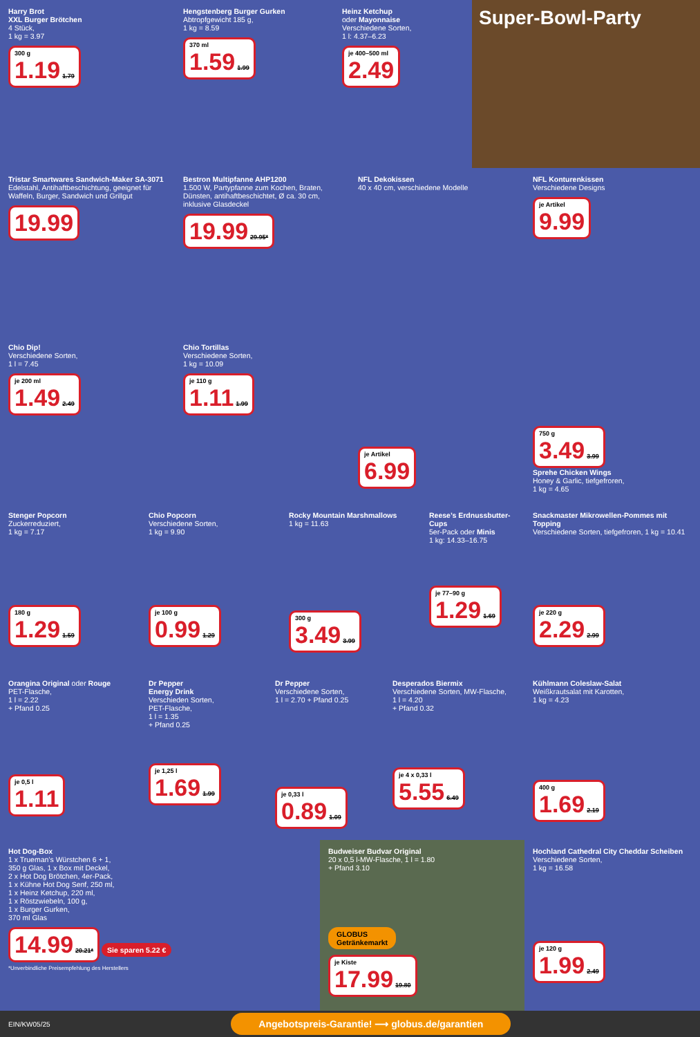Harry Brot
XXL Burger Brötchen
4 Stück,
1 kg = 3.97
300 g 1.19 1.79
Hengstenberg Burger Gurken
Abtropfgewicht 185 g,
1 kg = 8.59
370 ml 1.59 1.99
Heinz Ketchup
oder Mayonnaise
Verschiedene Sorten,
1 l: 4.37–6.23
je 400–500 ml 2.49
Super-Bowl-Party
Tristar Smartwares Sandwich-Maker SA-3071
Edelstahl, Antihaftbeschichtung, geeignet für Waffeln, Burger, Sandwich und Grillgut
19.99
Bestron Multipfanne AHP1200
1.500 W, Partypfanne zum Kochen, Braten, Dünsten, antihaftbeschichtet, Ø ca. 30 cm, inklusive Glasdeckel
19.99 29.95*
NFL Dekokissen
40 x 40 cm, verschiedene Modelle
NFL Konturenkissen
Verschiedene Designs
je Artikel 9.99
Chio Dip!
Verschiedene Sorten,
1 l = 7.45
je 200 ml 1.49 2.49
Chio Tortillas
Verschiedene Sorten,
1 kg = 10.09
je 110 g 1.11 1.99
je Artikel 6.99
750 g 3.49 3.99
Sprehe Chicken Wings
Honey & Garlic, tiefgefroren,
1 kg = 4.65
Stenger Popcorn
Zuckerreduziert,
1 kg = 7.17
180 g 1.29 1.59
Chio Popcorn
Verschiedene Sorten,
1 kg = 9.90
je 100 g 0.99 1.29
Rocky Mountain Marshmallows
1 kg = 11.63
300 g 3.49 3.99
Reese’s Erdnussbutter-Cups
5er-Pack oder Minis
1 kg: 14.33–16.75
je 77–90 g 1.29 1.69
Snackmaster Mikrowellen-Pommes mit Topping
Verschiedene Sorten, tiefgefroren, 1 kg = 10.41
je 220 g 2.29 2.99
Orangina Original oder Rouge
PET-Flasche,
1 l = 2.22
+ Pfand 0.25
je 0,5 l 1.11
Dr Pepper
Energy Drink
Verschieden Sorten,
PET-Flasche,
1 l = 1.35
+ Pfand 0.25
je 1,25 l 1.69 1.99
Dr Pepper
Verschiedene Sorten,
1 l = 2.70 + Pfand 0.25
je 0,33 l 0.89 1.09
Desperados Biermix
Verschiedene Sorten, MW-Flasche,
1 l = 4.20
+ Pfand 0.32
je 4 x 0,33 l 5.55 6.49
Kühlmann Coleslaw-Salat
Weißkrautsalat mit Karotten,
1 kg = 4.23
400 g 1.69 2.19
Hot Dog-Box
1 x Trueman’s Würstchen 6 + 1,
350 g Glas, 1 x Box mit Deckel,
2 x Hot Dog Brötchen, 4er-Pack,
1 x Kühne Hot Dog Senf, 250 ml,
1 x Heinz Ketchup, 220 ml,
1 x Röstzwiebeln, 100 g,
1 x Burger Gurken,
370 ml Glas
14.99 20.21*
Sie sparen 5.22 €
*Unverbindliche Preisempfehlung des Herstellers
Budweiser Budvar Original
20 x 0,5 l-MW-Flasche, 1 l = 1.80
+ Pfand 3.10
GLOBUS
Getränkemarkt
je Kiste 17.99 19.80
Hochland Cathedral City Cheddar Scheiben
Verschiedene Sorten,
1 kg = 16.58
je 120 g 1.99 2.49
EIN/KW05/25 Angebotspreis-Garantie! ⟶ globus.de/garantien